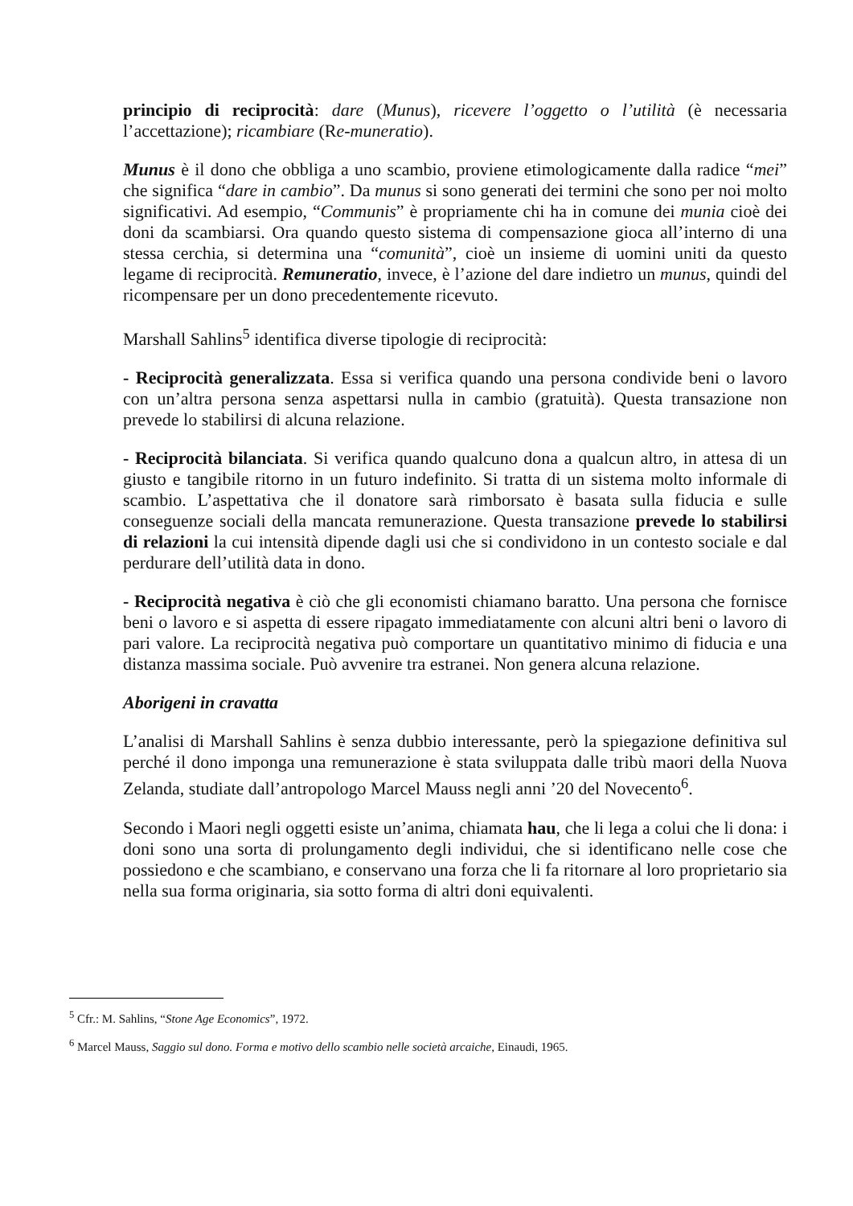principio di reciprocità: dare (Munus), ricevere l’oggetto o l’utilità (è necessaria l’accettazione); ricambiare (Re-muneratio).
Munus è il dono che obbliga a uno scambio, proviene etimologicamente dalla radice “mei” che significa “dare in cambio”. Da munus si sono generati dei termini che sono per noi molto significativi. Ad esempio, “Communis” è propriamente chi ha in comune dei munia cioè dei doni da scambiarsi. Ora quando questo sistema di compensazione gioca all’interno di una stessa cerchia, si determina una “comunità”, cioè un insieme di uomini uniti da questo legame di reciprocità. Remuneratio, invece, è l’azione del dare indietro un munus, quindi del ricompensare per un dono precedentemente ricevuto.
Marshall Sahlins<sup>5</sup> identifica diverse tipologie di reciprocità:
- Reciprocità generalizzata. Essa si verifica quando una persona condivide beni o lavoro con un’altra persona senza aspettarsi nulla in cambio (gratuità). Questa transazione non prevede lo stabilirsi di alcuna relazione.
- Reciprocità bilanciata. Si verifica quando qualcuno dona a qualcun altro, in attesa di un giusto e tangibile ritorno in un futuro indefinito. Si tratta di un sistema molto informale di scambio. L’aspettativa che il donatore sarà rimborsato è basata sulla fiducia e sulle conseguenze sociali della mancata remunerazione. Questa transazione prevede lo stabilirsi di relazioni la cui intensità dipende dagli usi che si condividono in un contesto sociale e dal perdurare dell’utilità data in dono.
- Reciprocità negativa è ciò che gli economisti chiamano baratto. Una persona che fornisce beni o lavoro e si aspetta di essere ripagato immediatamente con alcuni altri beni o lavoro di pari valore. La reciprocità negativa può comportare un quantitativo minimo di fiducia e una distanza massima sociale. Può avvenire tra estranei. Non genera alcuna relazione.
Aborigeni in cravatta
L’analisi di Marshall Sahlins è senza dubbio interessante, però la spiegazione definitiva sul perché il dono imponga una remunerazione è stata sviluppata dalle tribù maori della Nuova Zelanda, studiate dall’antropologo Marcel Mauss negli anni ’20 del Novecento<sup>6</sup>.
Secondo i Maori negli oggetti esiste un’anima, chiamata hau, che li lega a colui che li dona: i doni sono una sorta di prolungamento degli individui, che si identificano nelle cose che possiedono e che scambiano, e conservano una forza che li fa ritornare al loro proprietario sia nella sua forma originaria, sia sotto forma di altri doni equivalenti.
<sup>5</sup> Cfr.: M. Sahlins, “Stone Age Economics”, 1972.
<sup>6</sup> Marcel Mauss, Saggio sul dono. Forma e motivo dello scambio nelle società arcaiche, Einaudi, 1965.